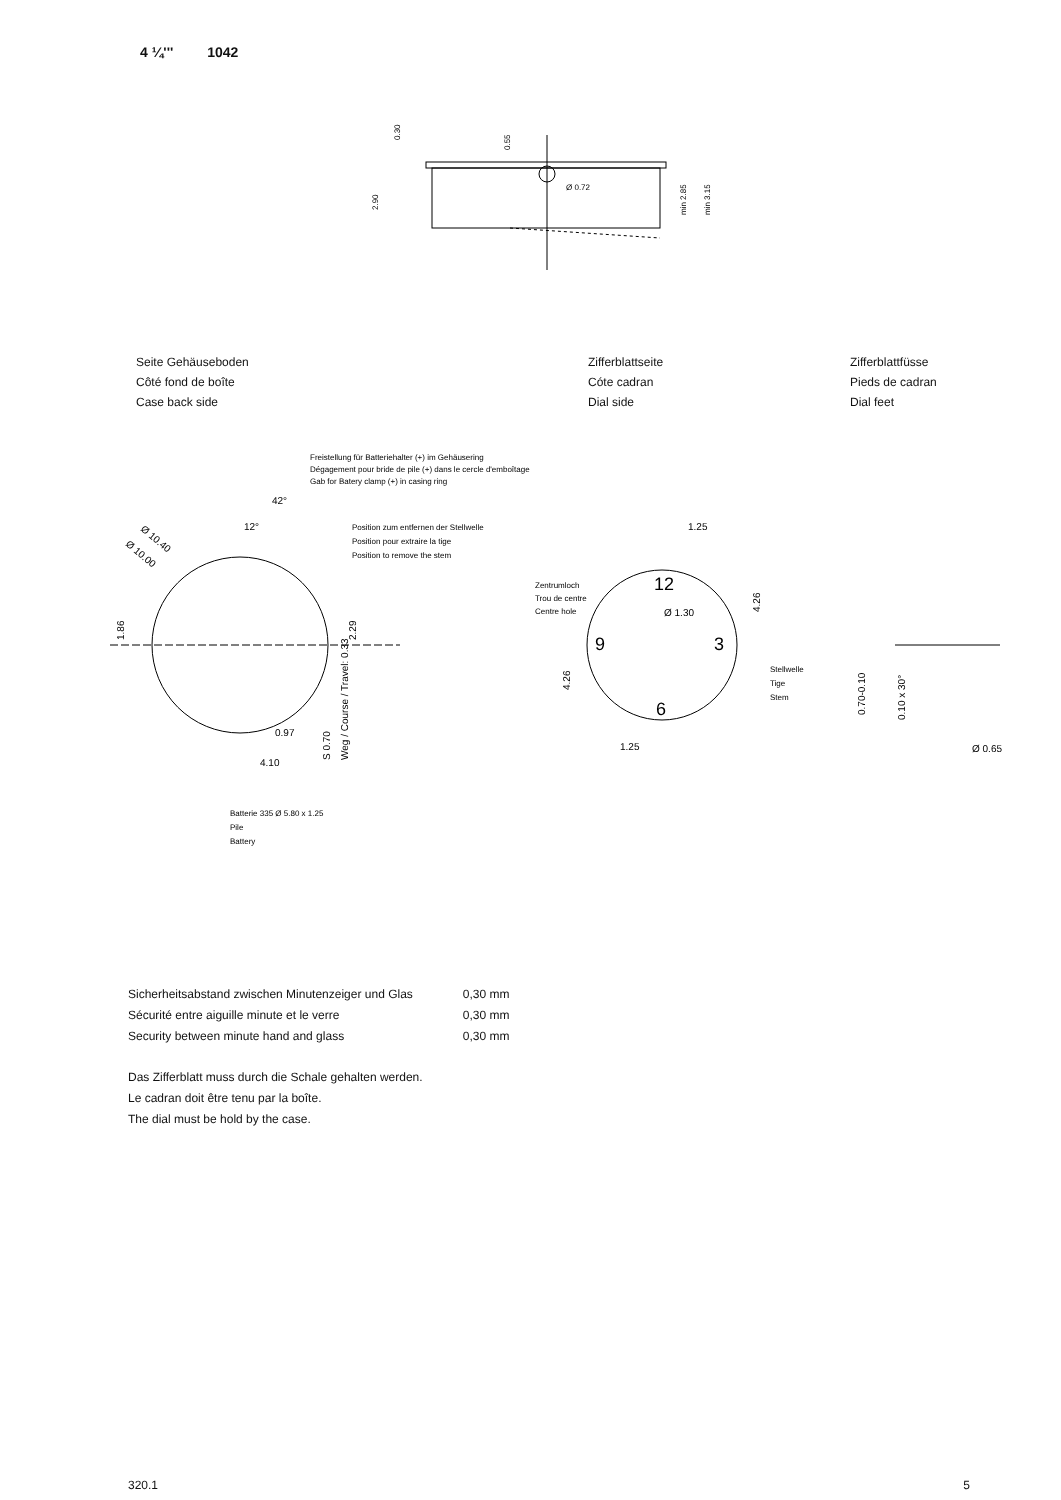4 ¼''' 1042
Ø 0.72
0.30
0.55
2.90
min 2.85
min 3.15
Seite Gehäuseboden
Côté fond de boîte
Case back side
Zifferblattseite
Cóte cadran
Dial side
Zifferblattfüsse
Pieds de cadran
Dial feet
Freistellung für Batteriehalter (+) im Gehäusering
Dégagement pour bride de pile (+) dans le cercle d'emboîtage
Gab for Batery clamp (+) in casing ring
42°
12°
Position zum entfernen der Stellwelle
Position pour extraire la tige
Position to remove the stem
Ø 10.40
Ø 10.00
1.86
2.29
0.97
4.10
S 0.70
Weg / Course / Travel: 0.33
Batterie 335 Ø 5.80 x 1.25
Pile
Battery
12
9
3
6
1.25
1.25
Ø 1.30
Zentrumloch
Trou de centre
Centre hole
4.26
4.26
Stellwelle
Tige
Stem
0.70-0.10
0.10 x 30°
Ø 0.65
| Sicherheitsabstand zwischen Minutenzeiger und Glas | 0,30 mm |
| Sécurité entre aiguille minute et le verre | 0,30 mm |
| Security between minute hand and glass | 0,30 mm |
Das Zifferblatt muss durch die Schale gehalten werden.
Le cadran doit être tenu par la boîte.
The dial must be hold by the case.
320.1 5